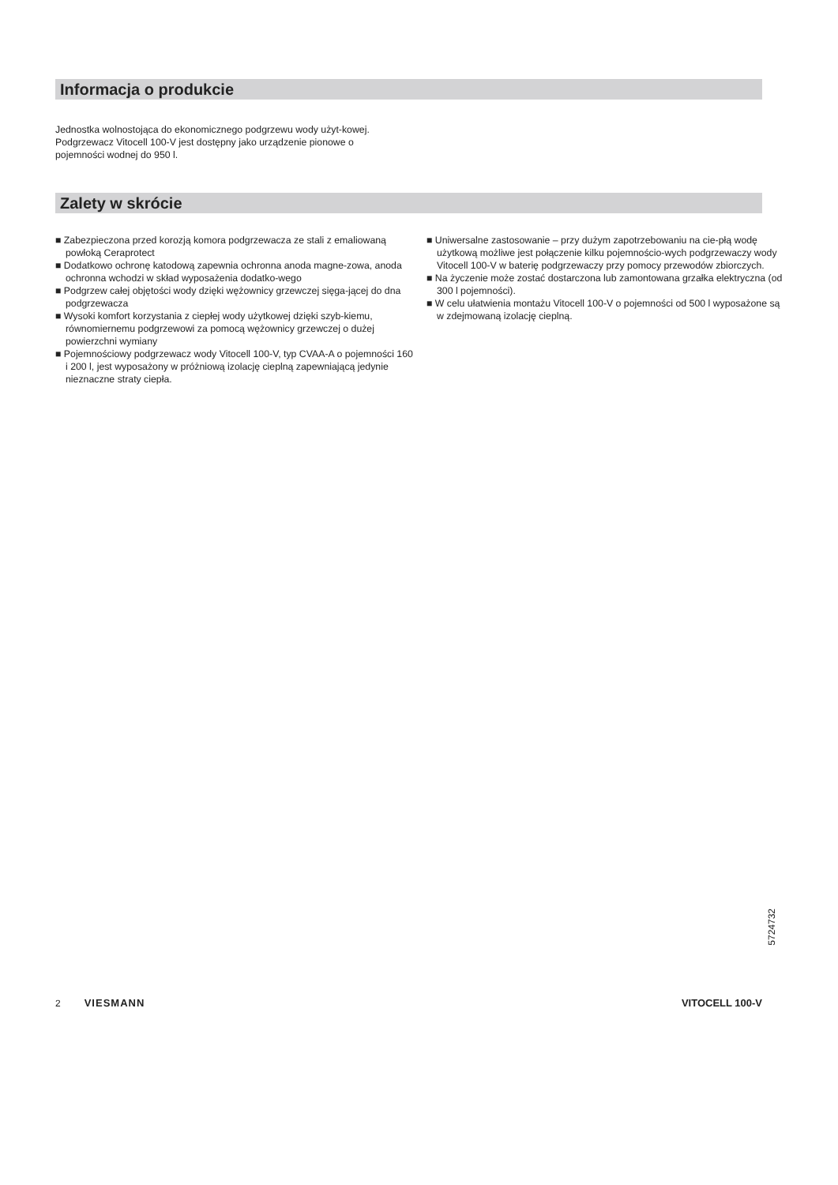Informacja o produkcie
Jednostka wolnostojąca do ekonomicznego podgrzewu wody użyt-kowej. Podgrzewacz Vitocell 100-V jest dostępny jako urządzenie pionowe o pojemności wodnej do 950 l.
Zalety w skrócie
■ Zabezpieczona przed korozją komora podgrzewacza ze stali z emaliowaną powłoką Ceraprotect
■ Dodatkowo ochronę katodową zapewnia ochronna anoda magne-zowa, anoda ochronna wchodzi w skład wyposażenia dodatko-wego
■ Podgrzew całej objętości wody dzięki wężownicy grzewczej sięga-jącej do dna podgrzewacza
■ Wysoki komfort korzystania z ciepłej wody użytkowej dzięki szyb-kiemu, równomiernemu podgrzewowi za pomocą wężownicy grzewczej o dużej powierzchni wymiany
■ Pojemnościowy podgrzewacz wody Vitocell 100-V, typ CVAA-A o pojemności 160 i 200 l, jest wyposażony w próżniową izolację cieplną zapewniającą jedynie nieznaczne straty ciepła.
■ Uniwersalne zastosowanie – przy dużym zapotrzebowaniu na cie-płą wodę użytkową możliwe jest połączenie kilku pojemnościo-wych podgrzewaczy wody Vitocell 100-V w baterię podgrzewaczy przy pomocy przewodów zbiorczych.
■ Na życzenie może zostać dostarczona lub zamontowana grzałka elektryczna (od 300 l pojemności).
■ W celu ułatwienia montażu Vitocell 100-V o pojemności od 500 l wyposażone są w zdejmowaną izolację cieplną.
5724732
2 VIESMANN VITOCELL 100-V